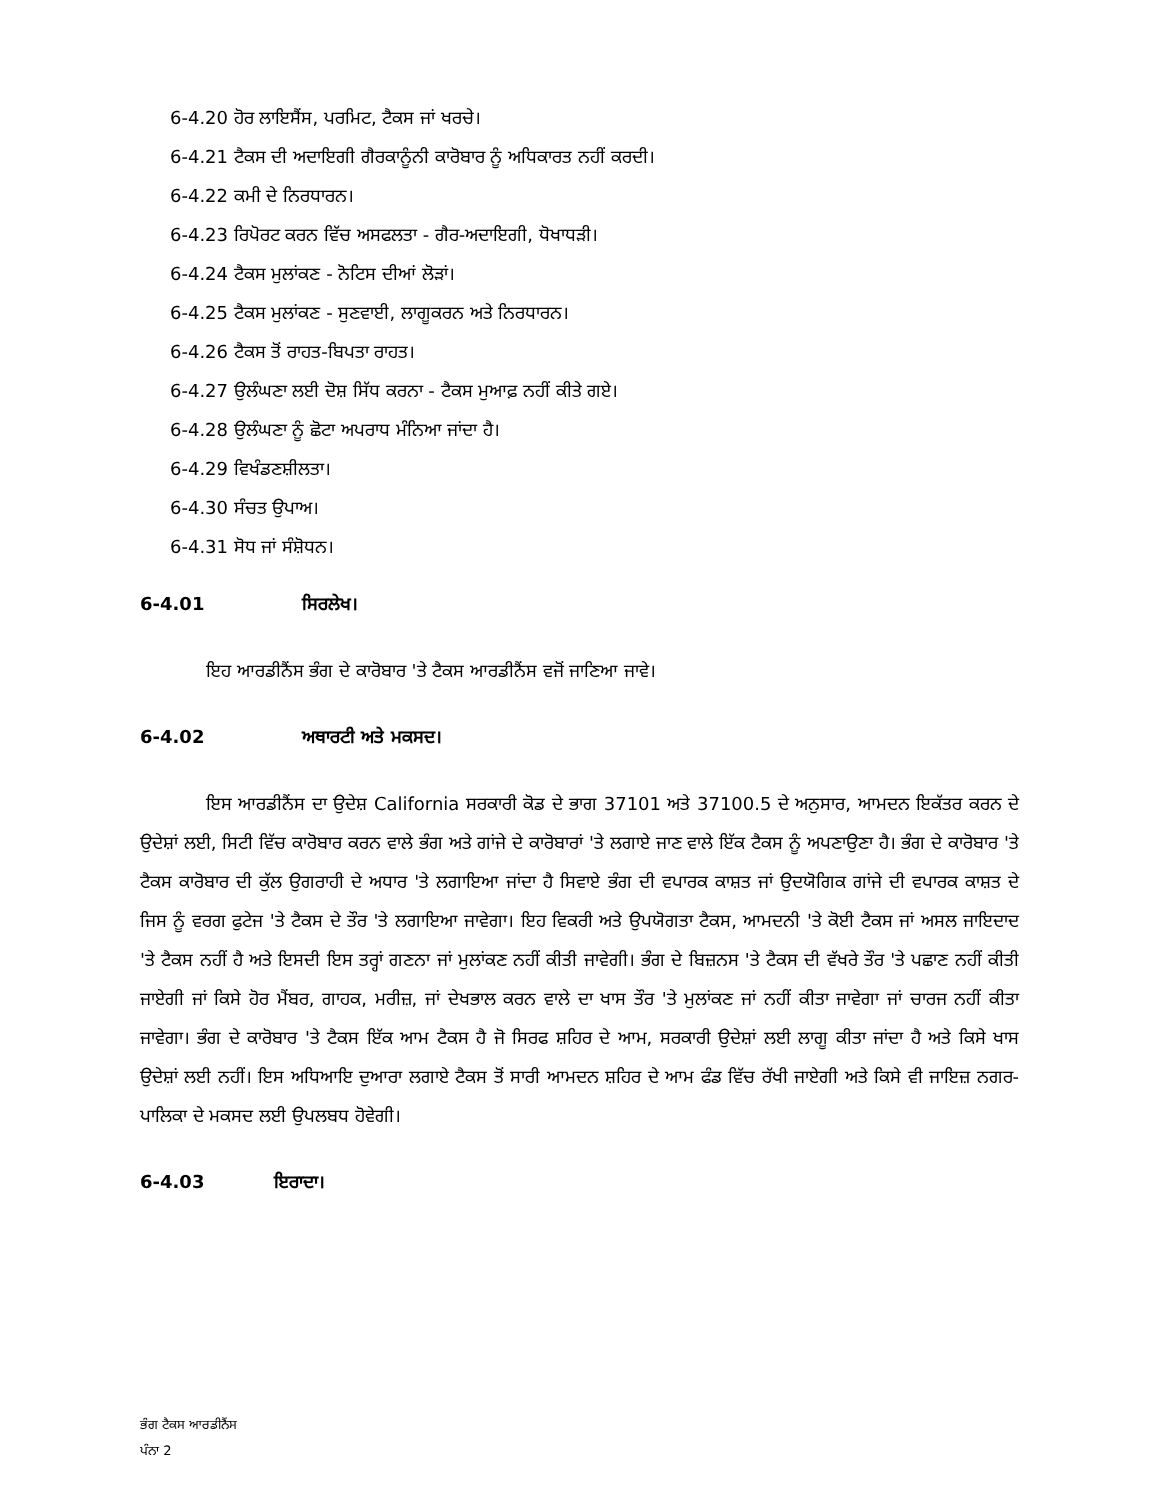6-4.20 ਹੋਰ ਲਾਇਸੈਂਸ, ਪਰਮਿਟ, ਟੈਕਸ ਜਾਂ ਖਰਚੇ।
6-4.21 ਟੈਕਸ ਦੀ ਅਦਾਇਗੀ ਗੈਰਕਾਨੂੰਨੀ ਕਾਰੋਬਾਰ ਨੂੰ ਅਧਿਕਾਰਤ ਨਹੀਂ ਕਰਦੀ।
6-4.22 ਕਮੀ ਦੇ ਨਿਰਧਾਰਨ।
6-4.23 ਰਿਪੋਰਟ ਕਰਨ ਵਿੱਚ ਅਸਫਲਤਾ - ਗੈਰ-ਅਦਾਇਗੀ, ਧੋਖਾਧੜੀ।
6-4.24 ਟੈਕਸ ਮੁਲਾਂਕਣ - ਨੋਟਿਸ ਦੀਆਂ ਲੋੜਾਂ।
6-4.25 ਟੈਕਸ ਮੁਲਾਂਕਣ - ਸੁਣਵਾਈ, ਲਾਗੂਕਰਨ ਅਤੇ ਨਿਰਧਾਰਨ।
6-4.26 ਟੈਕਸ ਤੋਂ ਰਾਹਤ-ਬਿਪਤਾ ਰਾਹਤ।
6-4.27 ਉਲੰਘਣਾ ਲਈ ਦੋਸ਼ ਸਿੱਧ ਕਰਨਾ - ਟੈਕਸ ਮੁਆਫ਼ ਨਹੀਂ ਕੀਤੇ ਗਏ।
6-4.28 ਉਲੰਘਣਾ ਨੂੰ ਛੋਟਾ ਅਪਰਾਧ ਮੰਨਿਆ ਜਾਂਦਾ ਹੈ।
6-4.29 ਵਿਖੰਡਣਸ਼ੀਲਤਾ।
6-4.30 ਸੰਚਤ ਉਪਾਅ।
6-4.31 ਸੋਧ ਜਾਂ ਸੰਸ਼ੋਧਨ।
6-4.01 ਸਿਰਲੇਖ।
ਇਹ ਆਰਡੀਨੈਂਸ ਭੰਗ ਦੇ ਕਾਰੋਬਾਰ 'ਤੇ ਟੈਕਸ ਆਰਡੀਨੈਂਸ ਵਜੋਂ ਜਾਣਿਆ ਜਾਵੇ।
6-4.02 ਅਥਾਰਟੀ ਅਤੇ ਮਕਸਦ।
ਇਸ ਆਰਡੀਨੈਂਸ ਦਾ ਉਦੇਸ਼ California ਸਰਕਾਰੀ ਕੋਡ ਦੇ ਭਾਗ 37101 ਅਤੇ 37100.5 ਦੇ ਅਨੁਸਾਰ, ਆਮਦਨ ਇਕੱਤਰ ਕਰਨ ਦੇ ਉਦੇਸ਼ਾਂ ਲਈ, ਸਿਟੀ ਵਿੱਚ ਕਾਰੋਬਾਰ ਕਰਨ ਵਾਲੇ ਭੰਗ ਅਤੇ ਗਾਂਜੇ ਦੇ ਕਾਰੋਬਾਰਾਂ 'ਤੇ ਲਗਾਏ ਜਾਣ ਵਾਲੇ ਇੱਕ ਟੈਕਸ ਨੂੰ ਅਪਣਾਉਣਾ ਹੈ। ਭੰਗ ਦੇ ਕਾਰੋਬਾਰ 'ਤੇ ਟੈਕਸ ਕਾਰੋਬਾਰ ਦੀ ਕੁੱਲ ਉਗਰਾਹੀ ਦੇ ਅਧਾਰ 'ਤੇ ਲਗਾਇਆ ਜਾਂਦਾ ਹੈ ਸਿਵਾਏ ਭੰਗ ਦੀ ਵਪਾਰਕ ਕਾਸ਼ਤ ਜਾਂ ਉਦਯੋਗਿਕ ਗਾਂਜੇ ਦੀ ਵਪਾਰਕ ਕਾਸ਼ਤ ਦੇ ਜਿਸ ਨੂੰ ਵਰਗ ਫੁਟੇਜ 'ਤੇ ਟੈਕਸ ਦੇ ਤੌਰ 'ਤੇ ਲਗਾਇਆ ਜਾਵੇਗਾ। ਇਹ ਵਿਕਰੀ ਅਤੇ ਉਪਯੋਗਤਾ ਟੈਕਸ, ਆਮਦਨੀ 'ਤੇ ਕੋਈ ਟੈਕਸ ਜਾਂ ਅਸਲ ਜਾਇਦਾਦ 'ਤੇ ਟੈਕਸ ਨਹੀਂ ਹੈ ਅਤੇ ਇਸਦੀ ਇਸ ਤਰ੍ਹਾਂ ਗਣਨਾ ਜਾਂ ਮੁਲਾਂਕਣ ਨਹੀਂ ਕੀਤੀ ਜਾਵੇਗੀ। ਭੰਗ ਦੇ ਬਿਜ਼ਨਸ 'ਤੇ ਟੈਕਸ ਦੀ ਵੱਖਰੇ ਤੌਰ 'ਤੇ ਪਛਾਣ ਨਹੀਂ ਕੀਤੀ ਜਾਏਗੀ ਜਾਂ ਕਿਸੇ ਹੋਰ ਮੈਂਬਰ, ਗਾਹਕ, ਮਰੀਜ਼, ਜਾਂ ਦੇਖਭਾਲ ਕਰਨ ਵਾਲੇ ਦਾ ਖਾਸ ਤੌਰ 'ਤੇ ਮੁਲਾਂਕਣ ਜਾਂ ਨਹੀਂ ਕੀਤਾ ਜਾਵੇਗਾ ਜਾਂ ਚਾਰਜ ਨਹੀਂ ਕੀਤਾ ਜਾਵੇਗਾ। ਭੰਗ ਦੇ ਕਾਰੋਬਾਰ 'ਤੇ ਟੈਕਸ ਇੱਕ ਆਮ ਟੈਕਸ ਹੈ ਜੋ ਸਿਰਫ ਸ਼ਹਿਰ ਦੇ ਆਮ, ਸਰਕਾਰੀ ਉਦੇਸ਼ਾਂ ਲਈ ਲਾਗੂ ਕੀਤਾ ਜਾਂਦਾ ਹੈ ਅਤੇ ਕਿਸੇ ਖਾਸ ਉਦੇਸ਼ਾਂ ਲਈ ਨਹੀਂ। ਇਸ ਅਧਿਆਇ ਦੁਆਰਾ ਲਗਾਏ ਟੈਕਸ ਤੋਂ ਸਾਰੀ ਆਮਦਨ ਸ਼ਹਿਰ ਦੇ ਆਮ ਫੰਡ ਵਿੱਚ ਰੱਖੀ ਜਾਏਗੀ ਅਤੇ ਕਿਸੇ ਵੀ ਜਾਇਜ਼ ਨਗਰ-ਪਾਲਿਕਾ ਦੇ ਮਕਸਦ ਲਈ ਉਪਲਬਧ ਹੋਵੇਗੀ।
6-4.03 ਇਰਾਦਾ।
ਭੰਗ ਟੈਕਸ ਆਰਡੀਨੈਂਸ
ਪੰਨਾ 2